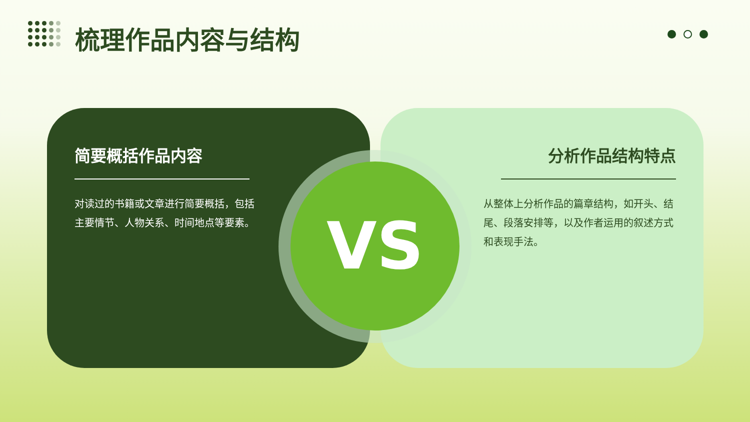梳理作品内容与结构
简要概括作品内容
对读过的书籍或文章进行简要概括，包括主要情节、人物关系、时间地点等要素。
分析作品结构特点
从整体上分析作品的篇章结构，如开头、结尾、段落安排等，以及作者运用的叙述方式和表现手法。
VS